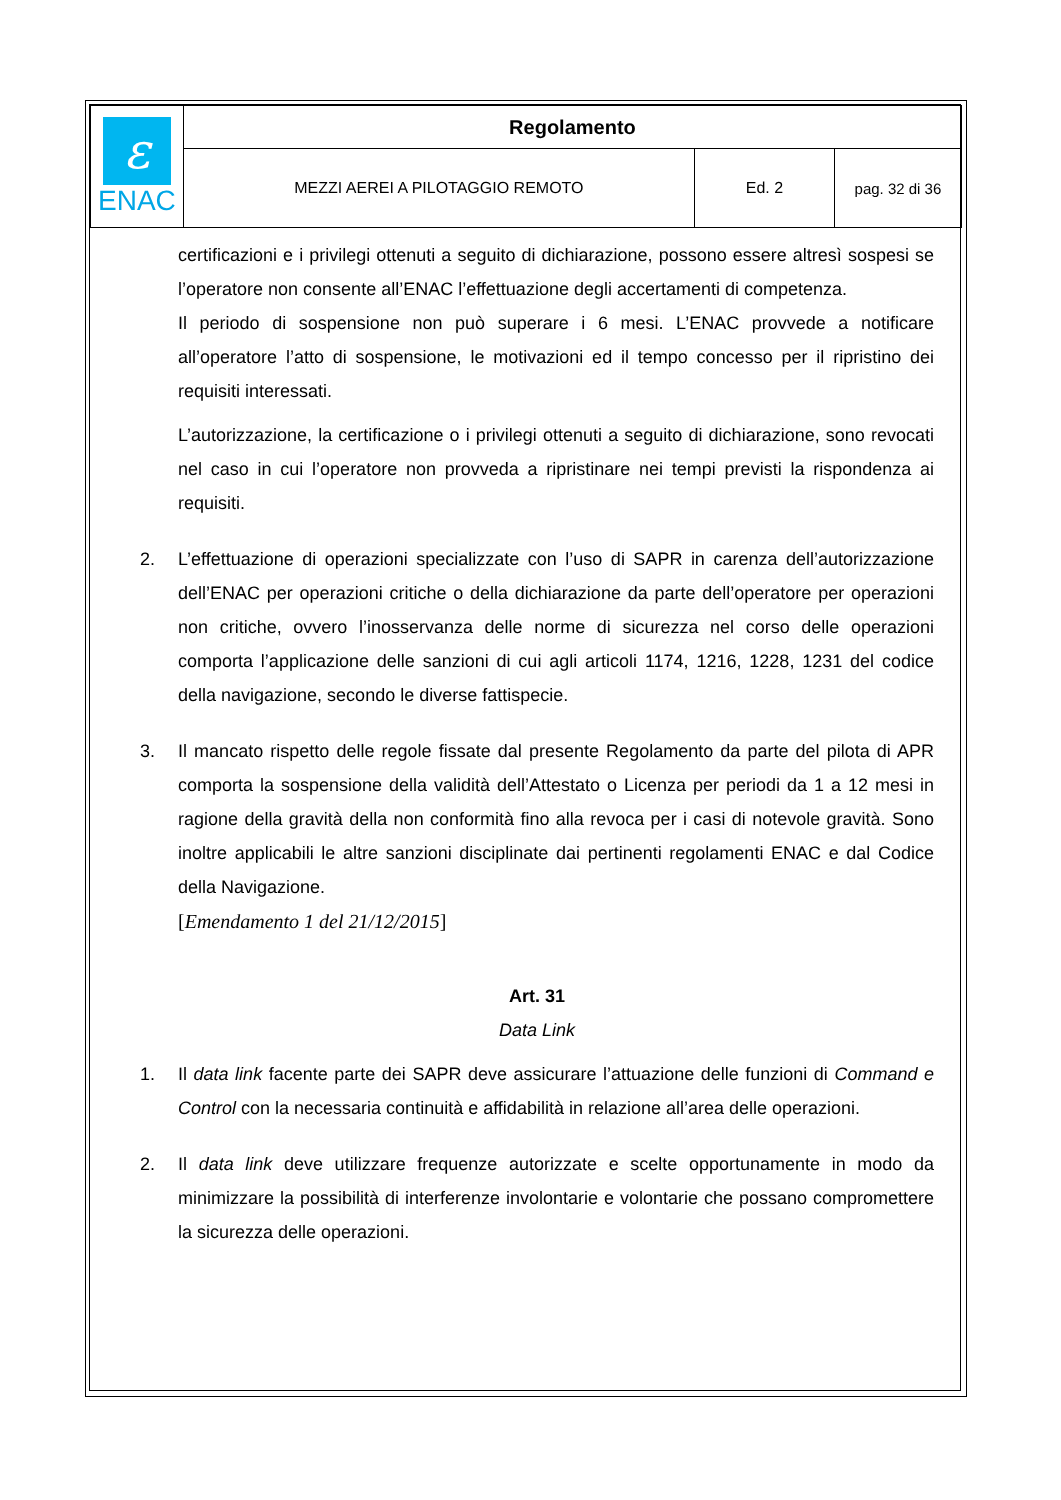| ε ENAC | Regolamento | | |
| | MEZZI AEREI A PILOTAGGIO REMOTO | Ed. 2 | pag. 32 di 36 |
certificazioni e i privilegi ottenuti a seguito di dichiarazione, possono essere altresì sospesi se l’operatore non consente all’ENAC l’effettuazione degli accertamenti di competenza.
Il periodo di sospensione non può superare i 6 mesi. L’ENAC provvede a notificare all’operatore l’atto di sospensione, le motivazioni ed il tempo concesso per il ripristino dei requisiti interessati.
L’autorizzazione, la certificazione o i privilegi ottenuti a seguito di dichiarazione, sono revocati nel caso in cui l’operatore non provveda a ripristinare nei tempi previsti la rispondenza ai requisiti.
2. L’effettuazione di operazioni specializzate con l’uso di SAPR in carenza dell’autorizzazione dell’ENAC per operazioni critiche o della dichiarazione da parte dell’operatore per operazioni non critiche, ovvero l’inosservanza delle norme di sicurezza nel corso delle operazioni comporta l’applicazione delle sanzioni di cui agli articoli 1174, 1216, 1228, 1231 del codice della navigazione, secondo le diverse fattispecie.
3. Il mancato rispetto delle regole fissate dal presente Regolamento da parte del pilota di APR comporta la sospensione della validità dell’Attestato o Licenza per periodi da 1 a 12 mesi in ragione della gravità della non conformità fino alla revoca per i casi di notevole gravità. Sono inoltre applicabili le altre sanzioni disciplinate dai pertinenti regolamenti ENAC e dal Codice della Navigazione.
[Emendamento 1 del 21/12/2015]
Art. 31
Data Link
1. Il data link facente parte dei SAPR deve assicurare l’attuazione delle funzioni di Command e Control con la necessaria continuità e affidabilità in relazione all’area delle operazioni.
2. Il data link deve utilizzare frequenze autorizzate e scelte opportunamente in modo da minimizzare la possibilità di interferenze involontarie e volontarie che possano compromettere la sicurezza delle operazioni.